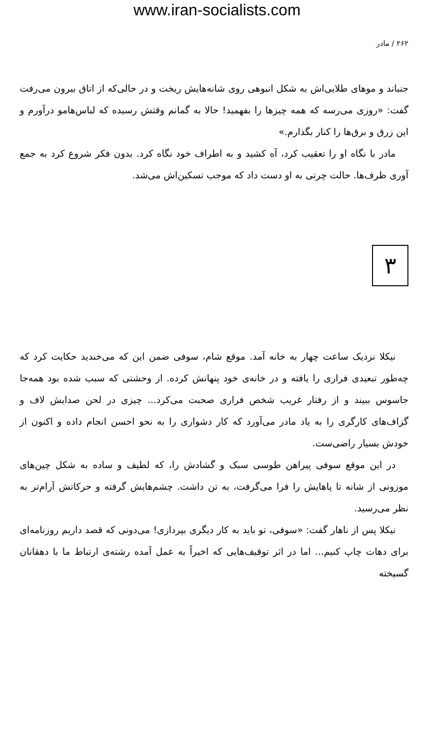www.iran-socialists.com
۲۶۲ / مادر
جنباند و موهای طلایی‌اش به شکل انبوهی روی شانه‌هایش ریخت و در حالی‌که از اتاق بیرون می‌رفت گفت: «روزی می‌رسه که همه چیزها را بفهمید! حالا به گمانم وقتش رسیده که لباس‌هامو درآورم و این زرق و برق‌ها را کنار بگذارم.»
مادر با نگاه او را تعقیب کرد، آه کشید و به اطراف خود نگاه کرد. بدون فکر شروع کرد به جمع آوری ظرف‌ها. حالت چرتی به او دست داد که موجب تسکین‌اش می‌شد.
۳
نیکلا نزدیک ساعت چهار به خانه آمد. موقع شام، سوفی ضمن این که می‌خندید حکایت کرد که چه‌طور تبعیدی فراری را یافته و در خانه‌ی خود پنهانش کرده. از وحشتی که سبب شده بود همه‌جا جاسوس ببیند و از رفتار غریب شخص فراری صحبت می‌کرد... چیزی در لحن صدایش لاف و گزاف‌های کارگری را به یاد مادر می‌آورد که کار دشواری را به نحو احسن انجام داده و اکنون از خودش بسیار راضی‌ست.
در این موقع سوفی پیراهن طوسی سبک و گشادش را، که لطیف و ساده به شکل چین‌های موزونی از شانه تا پاهایش را فرا می‌گرفت، به تن داشت. چشم‌هایش گرفته و حرکاتش آرام‌تر به نظر می‌رسید.
نیکلا پس از ناهار گفت: «سوفی، تو باید به کار دیگری بپردازی! می‌دونی که قصد داریم روزنامه‌ای برای دهات چاپ کنیم... اما در اثر توقیف‌هایی که اخیراً به عمل آمده رشته‌ی ارتباط ما با دهقانان گسیخته